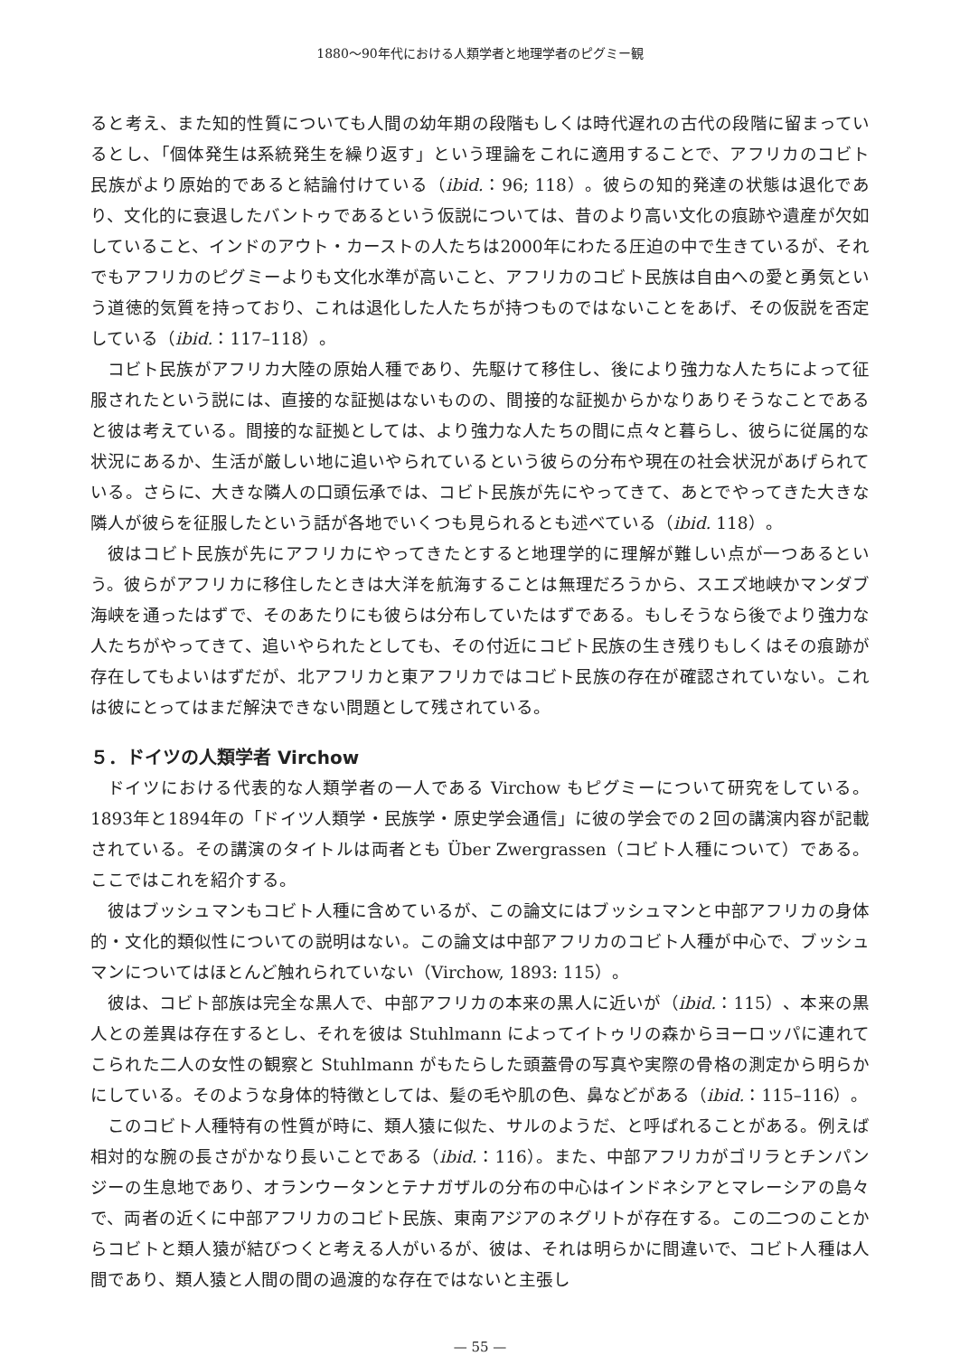1880〜90年代における人類学者と地理学者のピグミー観
ると考え、また知的性質についても人間の幼年期の段階もしくは時代遅れの古代の段階に留まっているとし、「個体発生は系統発生を繰り返す」という理論をこれに適用することで、アフリカのコビト民族がより原始的であると結論付けている（ibid.：96; 118）。彼らの知的発達の状態は退化であり、文化的に衰退したバントゥであるという仮説については、昔のより高い文化の痕跡や遺産が欠如していること、インドのアウト・カーストの人たちは2000年にわたる圧迫の中で生きているが、それでもアフリカのピグミーよりも文化水準が高いこと、アフリカのコビト民族は自由への愛と勇気という道徳的気質を持っており、これは退化した人たちが持つものではないことをあげ、その仮説を否定している（ibid.：117–118）。
コビト民族がアフリカ大陸の原始人種であり、先駆けて移住し、後により強力な人たちによって征服されたという説には、直接的な証拠はないものの、間接的な証拠からかなりありそうなことであると彼は考えている。間接的な証拠としては、より強力な人たちの間に点々と暮らし、彼らに従属的な状況にあるか、生活が厳しい地に追いやられているという彼らの分布や現在の社会状況があげられている。さらに、大きな隣人の口頭伝承では、コビト民族が先にやってきて、あとでやってきた大きな隣人が彼らを征服したという話が各地でいくつも見られるとも述べている（ibid. 118）。
彼はコビト民族が先にアフリカにやってきたとすると地理学的に理解が難しい点が一つあるという。彼らがアフリカに移住したときは大洋を航海することは無理だろうから、スエズ地峡かマンダブ海峡を通ったはずで、そのあたりにも彼らは分布していたはずである。もしそうなら後でより強力な人たちがやってきて、追いやられたとしても、その付近にコビト民族の生き残りもしくはその痕跡が存在してもよいはずだが、北アフリカと東アフリカではコビト民族の存在が確認されていない。これは彼にとってはまだ解決できない問題として残されている。
５．ドイツの人類学者 Virchow
ドイツにおける代表的な人類学者の一人である Virchow もピグミーについて研究をしている。1893年と1894年の「ドイツ人類学・民族学・原史学会通信」に彼の学会での２回の講演内容が記載されている。その講演のタイトルは両者とも Über Zwergrassen（コビト人種について）である。ここではこれを紹介する。
彼はブッシュマンもコビト人種に含めているが、この論文にはブッシュマンと中部アフリカの身体的・文化的類似性についての説明はない。この論文は中部アフリカのコビト人種が中心で、ブッシュマンについてはほとんど触れられていない（Virchow, 1893: 115）。
彼は、コビト部族は完全な黒人で、中部アフリカの本来の黒人に近いが（ibid.：115）、本来の黒人との差異は存在するとし、それを彼は Stuhlmann によってイトゥリの森からヨーロッパに連れてこられた二人の女性の観察と Stuhlmann がもたらした頭蓋骨の写真や実際の骨格の測定から明らかにしている。そのような身体的特徴としては、髪の毛や肌の色、鼻などがある（ibid.：115–116）。
このコビト人種特有の性質が時に、類人猿に似た、サルのようだ、と呼ばれることがある。例えば相対的な腕の長さがかなり長いことである（ibid.：116）。また、中部アフリカがゴリラとチンパンジーの生息地であり、オランウータンとテナガザルの分布の中心はインドネシアとマレーシアの島々で、両者の近くに中部アフリカのコビト民族、東南アジアのネグリトが存在する。この二つのことからコビトと類人猿が結びつくと考える人がいるが、彼は、それは明らかに間違いで、コビト人種は人間であり、類人猿と人間の間の過渡的な存在ではないと主張し
— 55 —